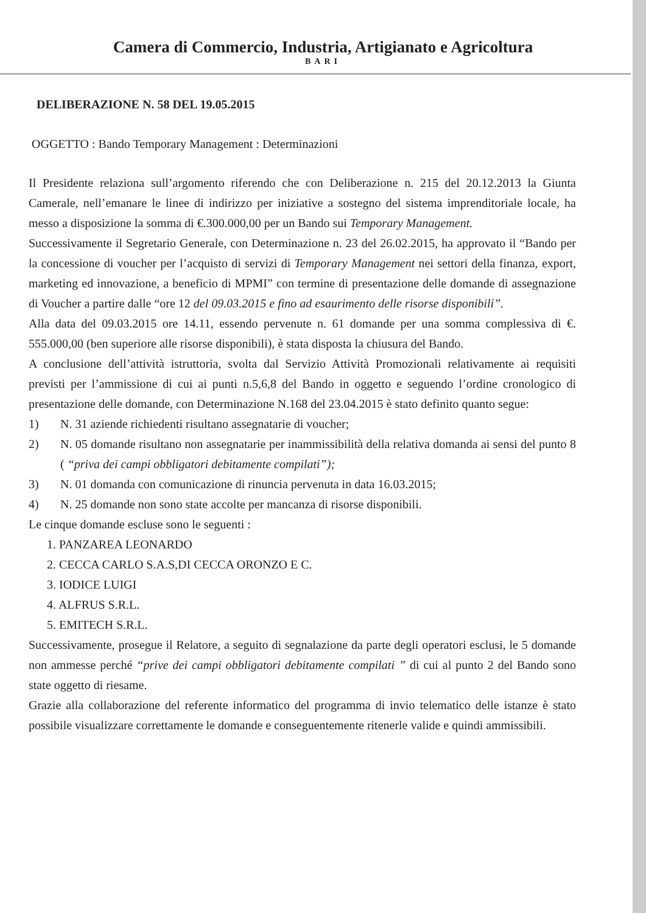Camera di Commercio, Industria, Artigianato e Agricoltura
BARI
DELIBERAZIONE N. 58 DEL 19.05.2015
OGGETTO : Bando Temporary Management : Determinazioni
Il Presidente relaziona sull’argomento riferendo che con Deliberazione n. 215 del 20.12.2013 la Giunta Camerale, nell’emanare le linee di indirizzo per iniziative a sostegno del sistema imprenditoriale locale, ha messo a disposizione la somma di €.300.000,00 per un Bando sui Temporary Management.
Successivamente il Segretario Generale, con Determinazione n. 23 del 26.02.2015, ha approvato il “Bando per la concessione di voucher per l’acquisto di servizi di Temporary Management nei settori della finanza, export, marketing ed innovazione, a beneficio di MPMI” con termine di presentazione delle domande di assegnazione di Voucher a partire dalle “ore 12 del 09.03.2015 e fino ad esaurimento delle risorse disponibili”.
Alla data del 09.03.2015 ore 14.11, essendo pervenute n. 61 domande per una somma complessiva di €. 555.000,00 (ben superiore alle risorse disponibili), è stata disposta la chiusura del Bando.
A conclusione dell’attività istruttoria, svolta dal Servizio Attività Promozionali relativamente ai requisiti previsti per l’ammissione di cui ai punti n.5,6,8 del Bando in oggetto e seguendo l’ordine cronologico di presentazione delle domande, con Determinazione N.168 del 23.04.2015 è stato definito quanto segue:
1) N. 31 aziende richiedenti risultano assegnatarie di voucher;
2) N. 05 domande risultano non assegnatarie per inammissibilità della relativa domanda ai sensi del punto 8 ( “priva dei campi obbligatori debitamente compilati”);
3) N. 01 domanda con comunicazione di rinuncia pervenuta in data 16.03.2015;
4) N. 25 domande non sono state accolte per mancanza di risorse disponibili.
Le cinque domande escluse sono le seguenti :
1. PANZAREA LEONARDO
2. CECCA CARLO S.A.S,DI CECCA ORONZO E C.
3. IODICE LUIGI
4. ALFRUS S.R.L.
5. EMITECH S.R.L.
Successivamente, prosegue il Relatore, a seguito di segnalazione da parte degli operatori esclusi, le 5 domande non ammesse perché “prive dei campi obbligatori debitamente compilati ” di cui al punto 2 del Bando sono state oggetto di riesame.
Grazie alla collaborazione del referente informatico del programma di invio telematico delle istanze è stato possibile visualizzare correttamente le domande e conseguentemente ritenerle valide e quindi ammissibili.